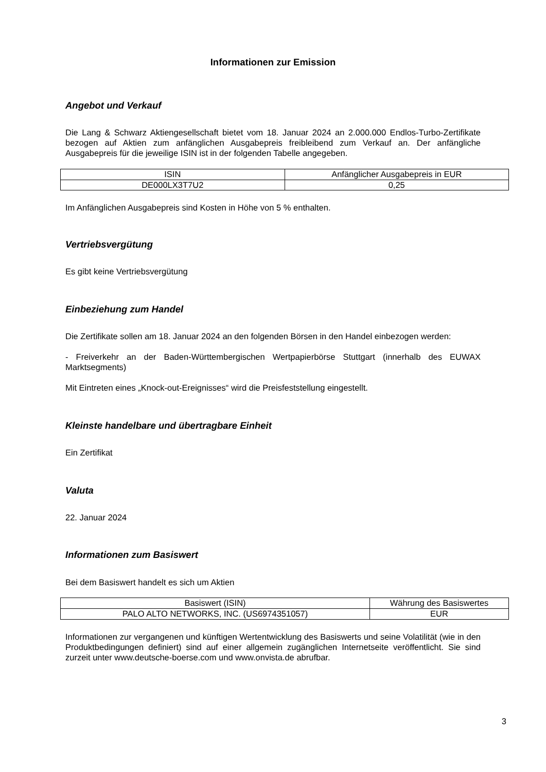Informationen zur Emission
Angebot und Verkauf
Die Lang & Schwarz Aktiengesellschaft bietet vom 18. Januar 2024 an 2.000.000 Endlos-Turbo-Zertifikate bezogen auf Aktien zum anfänglichen Ausgabepreis freibleibend zum Verkauf an. Der anfängliche Ausgabepreis für die jeweilige ISIN ist in der folgenden Tabelle angegeben.
| ISIN | Anfänglicher Ausgabepreis in EUR |
| DE000LX3T7U2 | 0,25 |
Im Anfänglichen Ausgabepreis sind Kosten in Höhe von 5 % enthalten.
Vertriebsvergütung
Es gibt keine Vertriebsvergütung
Einbeziehung zum Handel
Die Zertifikate sollen am 18. Januar 2024 an den folgenden Börsen in den Handel einbezogen werden:
- Freiverkehr an der Baden-Württembergischen Wertpapierbörse Stuttgart (innerhalb des EUWAX Marktsegments)
Mit Eintreten eines „Knock-out-Ereignisses“ wird die Preisfeststellung eingestellt.
Kleinste handelbare und übertragbare Einheit
Ein Zertifikat
Valuta
22. Januar 2024
Informationen zum Basiswert
Bei dem Basiswert handelt es sich um Aktien
| Basiswert (ISIN) | Währung des Basiswertes |
| PALO ALTO NETWORKS, INC. (US6974351057) | EUR |
Informationen zur vergangenen und künftigen Wertentwicklung des Basiswerts und seine Volatilität (wie in den Produktbedingungen definiert) sind auf einer allgemein zugänglichen Internetseite veröffentlicht. Sie sind zurzeit unter www.deutsche-boerse.com und www.onvista.de abrufbar.
3